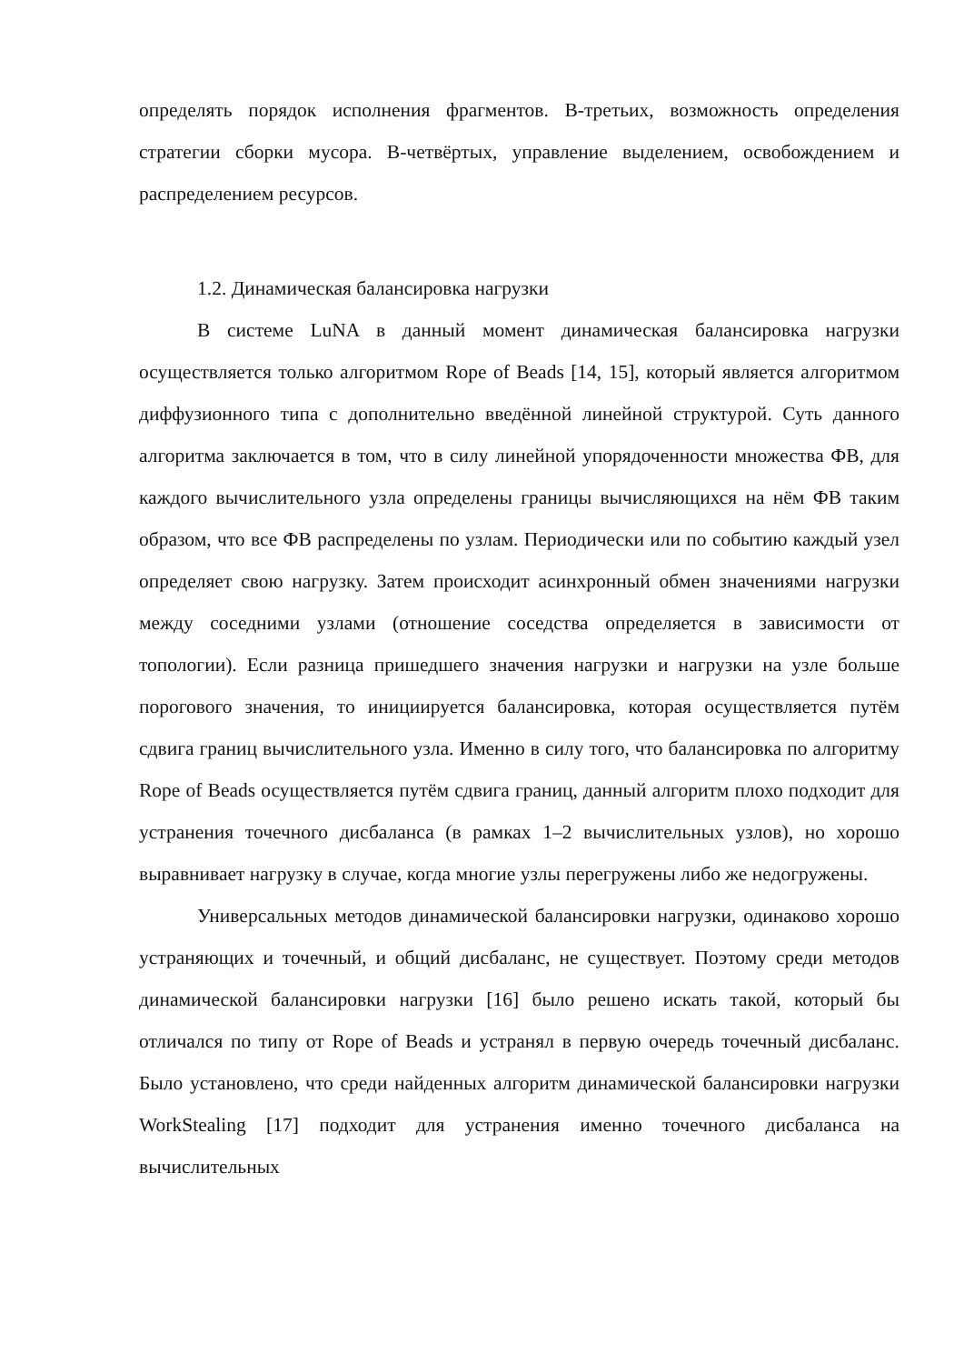определять порядок исполнения фрагментов. В-третьих, возможность определения стратегии сборки мусора. В-четвёртых, управление выделением, освобождением и распределением ресурсов.
1.2. Динамическая балансировка нагрузки
В системе LuNA в данный момент динамическая балансировка нагрузки осуществляется только алгоритмом Rope of Beads [14, 15], который является алгоритмом диффузионного типа с дополнительно введённой линейной структурой. Суть данного алгоритма заключается в том, что в силу линейной упорядоченности множества ФВ, для каждого вычислительного узла определены границы вычисляющихся на нём ФВ таким образом, что все ФВ распределены по узлам. Периодически или по событию каждый узел определяет свою нагрузку. Затем происходит асинхронный обмен значениями нагрузки между соседними узлами (отношение соседства определяется в зависимости от топологии). Если разница пришедшего значения нагрузки и нагрузки на узле больше порогового значения, то инициируется балансировка, которая осуществляется путём сдвига границ вычислительного узла. Именно в силу того, что балансировка по алгоритму Rope of Beads осуществляется путём сдвига границ, данный алгоритм плохо подходит для устранения точечного дисбаланса (в рамках 1–2 вычислительных узлов), но хорошо выравнивает нагрузку в случае, когда многие узлы перегружены либо же недогружены.
Универсальных методов динамической балансировки нагрузки, одинаково хорошо устраняющих и точечный, и общий дисбаланс, не существует. Поэтому среди методов динамической балансировки нагрузки [16] было решено искать такой, который бы отличался по типу от Rope of Beads и устранял в первую очередь точечный дисбаланс. Было установлено, что среди найденных алгоритм динамической балансировки нагрузки WorkStealing [17] подходит для устранения именно точечного дисбаланса на вычислительных